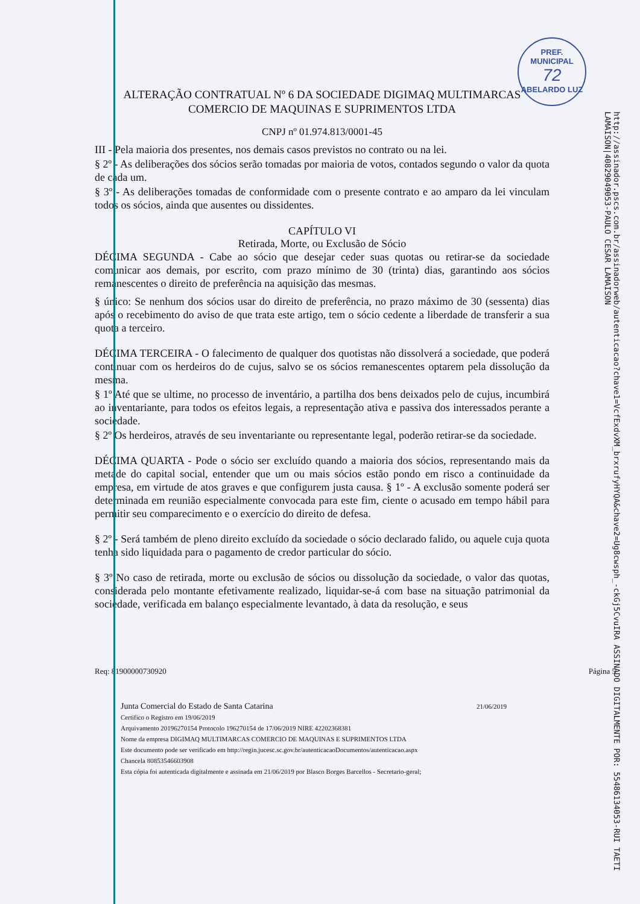PREF. MUNICIPAL
72
ABELARDO LUZ
http://assinador.pscs.com.br/assinadorweb/autenticacao?chave1=VcfExdvXM_brxrufyHYQA&chave2=Ug8cwsph_-ckGj5CvuIRA ASSINADO DIGITALMENTE POR: 55486134053-RUI TAETI LAMAISON|40829049053-PAULO CESAR LAMAISON
ALTERAÇÃO CONTRATUAL Nº 6 DA SOCIEDADE DIGIMAQ MULTIMARCAS
COMERCIO DE MAQUINAS E SUPRIMENTOS LTDA
CNPJ nº 01.974.813/0001-45
III - Pela maioria dos presentes, nos demais casos previstos no contrato ou na lei.
§ 2º - As deliberações dos sócios serão tomadas por maioria de votos, contados segundo o valor da quota de cada um.
§ 3º - As deliberações tomadas de conformidade com o presente contrato e ao amparo da lei vinculam todos os sócios, ainda que ausentes ou dissidentes.
CAPÍTULO VI
Retirada, Morte, ou Exclusão de Sócio
DÉCIMA SEGUNDA - Cabe ao sócio que desejar ceder suas quotas ou retirar-se da sociedade comunicar aos demais, por escrito, com prazo mínimo de 30 (trinta) dias, garantindo aos sócios remanescentes o direito de preferência na aquisição das mesmas.
§ único: Se nenhum dos sócios usar do direito de preferência, no prazo máximo de 30 (sessenta) dias após o recebimento do aviso de que trata este artigo, tem o sócio cedente a liberdade de transferir a sua quota a terceiro.
DÉCIMA TERCEIRA - O falecimento de qualquer dos quotistas não dissolverá a sociedade, que poderá continuar com os herdeiros do de cujus, salvo se os sócios remanescentes optarem pela dissolução da mesma.
§ 1º Até que se ultime, no processo de inventário, a partilha dos bens deixados pelo de cujus, incumbirá ao inventariante, para todos os efeitos legais, a representação ativa e passiva dos interessados perante a sociedade.
§ 2º Os herdeiros, através de seu inventariante ou representante legal, poderão retirar-se da sociedade.
DÉCIMA QUARTA - Pode o sócio ser excluído quando a maioria dos sócios, representando mais da metade do capital social, entender que um ou mais sócios estão pondo em risco a continuidade da empresa, em virtude de atos graves e que configurem justa causa. § 1º - A exclusão somente poderá ser determinada em reunião especialmente convocada para este fim, ciente o acusado em tempo hábil para permitir seu comparecimento e o exercício do direito de defesa.
§ 2º - Será também de pleno direito excluído da sociedade o sócio declarado falido, ou aquele cuja quota tenha sido liquidada para o pagamento de credor particular do sócio.
§ 3º No caso de retirada, morte ou exclusão de sócios ou dissolução da sociedade, o valor das quotas, considerada pelo montante efetivamente realizado, liquidar-se-á com base na situação patrimonial da sociedade, verificada em balanço especialmente levantado, à data da resolução, e seus
Req: 81900000730920 Página 5
Junta Comercial do Estado de Santa Catarina 21/06/2019
Certifico o Registro em 19/06/2019
Arquivamento 20196270154 Protocolo 196270154 de 17/06/2019 NIRE 42202368381
Nome da empresa DIGIMAQ MULTIMARCAS COMERCIO DE MAQUINAS E SUPRIMENTOS LTDA
Este documento pode ser verificado em http://regin.jucesc.sc.gov.br/autenticacaoDocumentos/autenticacao.aspx
Chancela 80853546603908
Esta cópia foi autenticada digitalmente e assinada em 21/06/2019 por Blasco Borges Barcellos - Secretario-geral;